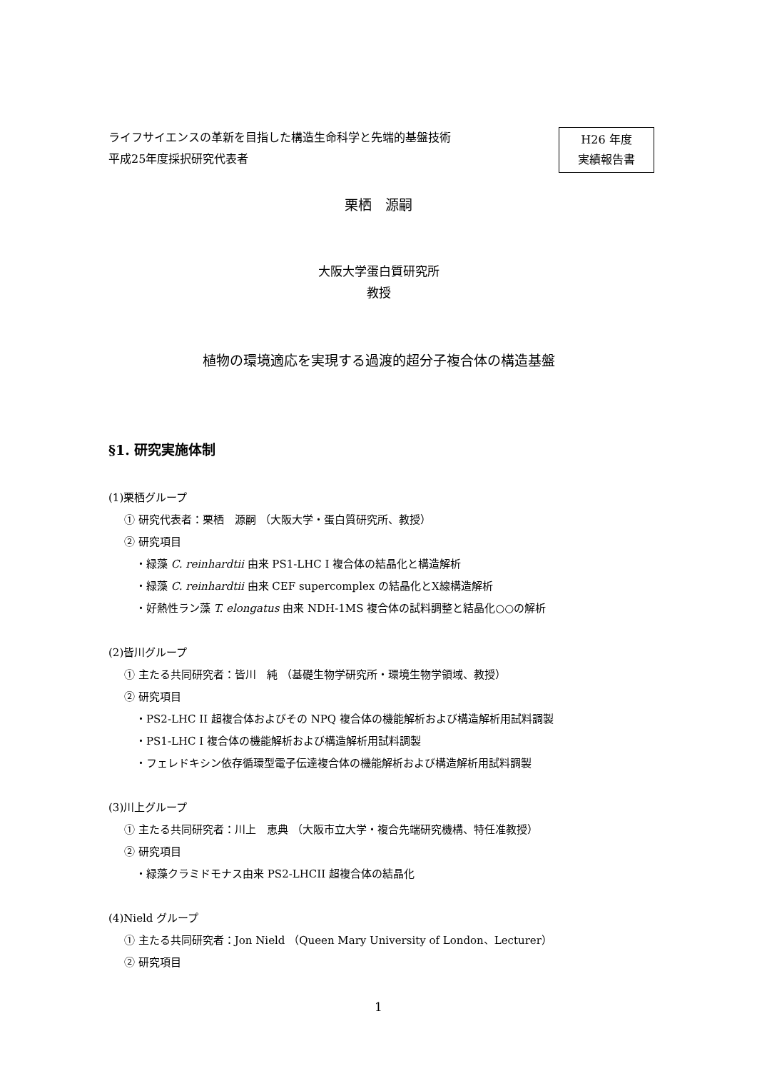ライフサイエンスの革新を目指した構造生命科学と先端的基盤技術
平成25年度採択研究代表者
H26 年度
実績報告書
栗栖　源嗣
大阪大学蛋白質研究所
教授
植物の環境適応を実現する過渡的超分子複合体の構造基盤
§1. 研究実施体制
(1)栗栖グループ
① 研究代表者：栗栖　源嗣 （大阪大学・蛋白質研究所、教授）
② 研究項目
・緑藻 C. reinhardtii 由来 PS1-LHC I 複合体の結晶化と構造解析
・緑藻 C. reinhardtii 由来 CEF supercomplex の結晶化とX線構造解析
・好熱性ラン藻 T. elongatus 由来 NDH-1MS 複合体の試料調整と結晶化○○の解析
(2)皆川グループ
① 主たる共同研究者：皆川　純 （基礎生物学研究所・環境生物学領域、教授）
② 研究項目
・PS2-LHC II 超複合体およびその NPQ 複合体の機能解析および構造解析用試料調製
・PS1-LHC I 複合体の機能解析および構造解析用試料調製
・フェレドキシン依存循環型電子伝達複合体の機能解析および構造解析用試料調製
(3)川上グループ
① 主たる共同研究者：川上　恵典 （大阪市立大学・複合先端研究機構、特任准教授）
② 研究項目
・緑藻クラミドモナス由来 PS2-LHCII 超複合体の結晶化
(4)Nield グループ
① 主たる共同研究者：Jon Nield （Queen Mary University of London、Lecturer）
② 研究項目
1